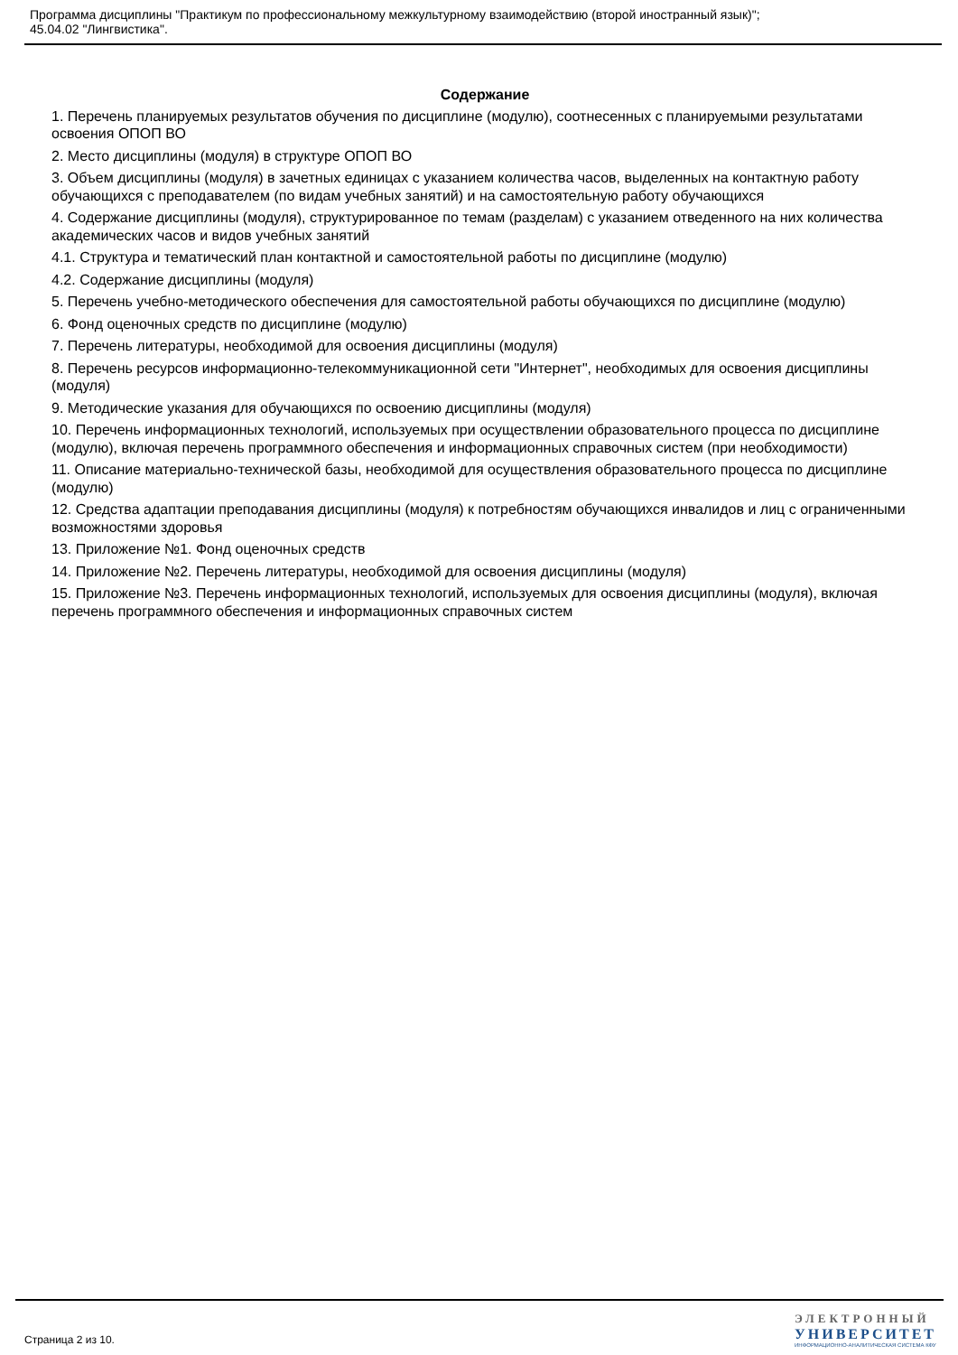Программа дисциплины "Практикум по профессиональному межкультурному взаимодействию (второй иностранный язык)";
45.04.02 "Лингвистика".
Содержание
1. Перечень планируемых результатов обучения по дисциплине (модулю), соотнесенных с планируемыми результатами освоения ОПОП ВО
2. Место дисциплины (модуля) в структуре ОПОП ВО
3. Объем дисциплины (модуля) в зачетных единицах с указанием количества часов, выделенных на контактную работу обучающихся с преподавателем (по видам учебных занятий) и на самостоятельную работу обучающихся
4. Содержание дисциплины (модуля), структурированное по темам (разделам) с указанием отведенного на них количества академических часов и видов учебных занятий
4.1. Структура и тематический план контактной и самостоятельной работы по дисциплине (модулю)
4.2. Содержание дисциплины (модуля)
5. Перечень учебно-методического обеспечения для самостоятельной работы обучающихся по дисциплине (модулю)
6. Фонд оценочных средств по дисциплине (модулю)
7. Перечень литературы, необходимой для освоения дисциплины (модуля)
8. Перечень ресурсов информационно-телекоммуникационной сети "Интернет", необходимых для освоения дисциплины (модуля)
9. Методические указания для обучающихся по освоению дисциплины (модуля)
10. Перечень информационных технологий, используемых при осуществлении образовательного процесса по дисциплине (модулю), включая перечень программного обеспечения и информационных справочных систем (при необходимости)
11. Описание материально-технической базы, необходимой для осуществления образовательного процесса по дисциплине (модулю)
12. Средства адаптации преподавания дисциплины (модуля) к потребностям обучающихся инвалидов и лиц с ограниченными возможностями здоровья
13. Приложение №1. Фонд оценочных средств
14. Приложение №2. Перечень литературы, необходимой для освоения дисциплины (модуля)
15. Приложение №3. Перечень информационных технологий, используемых для освоения дисциплины (модуля), включая перечень программного обеспечения и информационных справочных систем
Страница 2 из 10.
ЭЛЕКТРОННЫЙ
УНИВЕРСИТЕТ
ИНФОРМАЦИОННО-АНАЛИТИЧЕСКАЯ СИСТЕМА КФУ